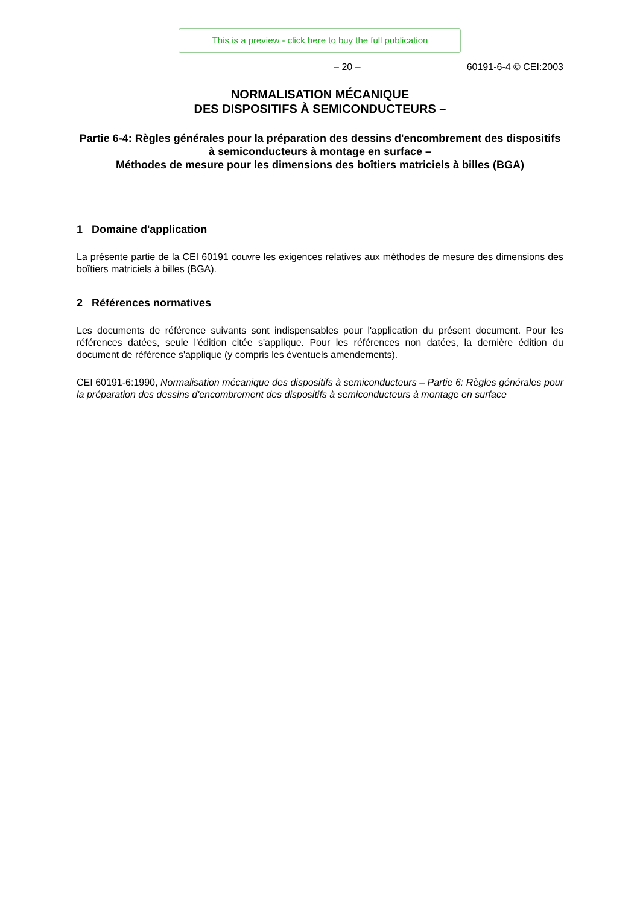This is a preview - click here to buy the full publication
– 20 – 60191-6-4 © CEI:2003
NORMALISATION MÉCANIQUE
DES DISPOSITIFS À SEMICONDUCTEURS –
Partie 6-4: Règles générales pour la préparation des dessins d'encombrement des dispositifs à semiconducteurs à montage en surface –
Méthodes de mesure pour les dimensions des boîtiers matriciels à billes (BGA)
1 Domaine d'application
La présente partie de la CEI 60191 couvre les exigences relatives aux méthodes de mesure des dimensions des boîtiers matriciels à billes (BGA).
2 Références normatives
Les documents de référence suivants sont indispensables pour l'application du présent document. Pour les références datées, seule l'édition citée s'applique. Pour les références non datées, la dernière édition du document de référence s'applique (y compris les éventuels amendements).
CEI 60191-6:1990, Normalisation mécanique des dispositifs à semiconducteurs – Partie 6: Règles générales pour la préparation des dessins d'encombrement des dispositifs à semiconducteurs à montage en surface